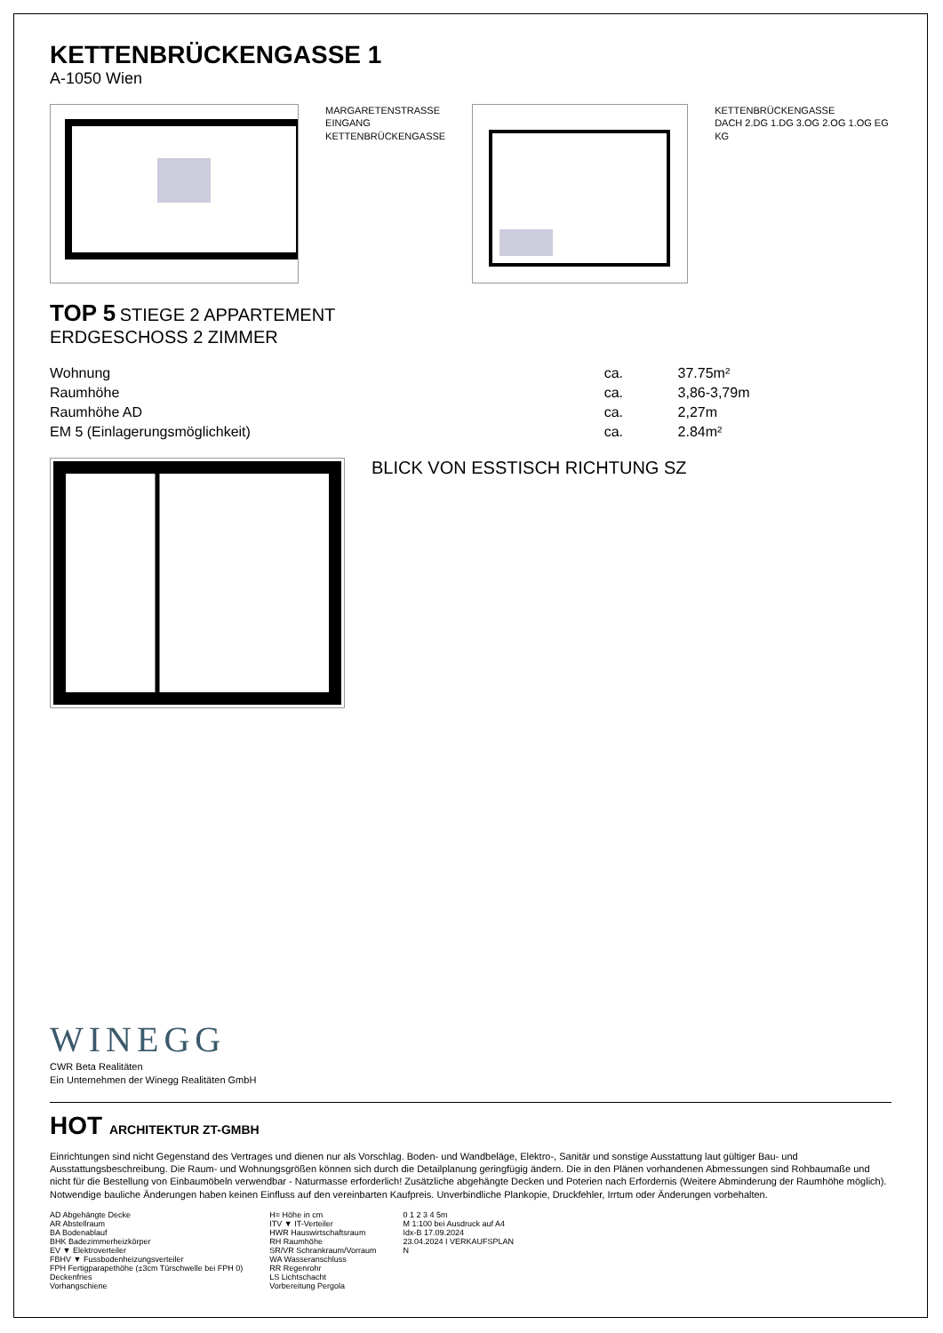KETTENBRÜCKENGASSE 1
A-1050 Wien
MARGARETENSTRASSE
EINGANG
KETTENBRÜCKENGASSE
KETTENBRÜCKENGASSE
DACH 2.DG 1.DG 3.OG 2.OG 1.OG EG KG
TOP 5 STIEGE 2 APPARTEMENT
ERDGESCHOSS 2 ZIMMER
| Wohnung | ca. | 37.75m² |
| Raumhöhe | ca. | 3,86-3,79m |
| Raumhöhe AD | ca. | 2,27m |
| EM 5 (Einlagerungsmöglichkeit) | ca. | 2.84m² |
BLICK VON ESSTISCH RICHTUNG SZ
WINEGG
CWR Beta Realitäten
Ein Unternehmen der Winegg Realitäten GmbH
HOT ARCHITEKTUR ZT-GMBH
Einrichtungen sind nicht Gegenstand des Vertrages und dienen nur als Vorschlag. Boden- und Wandbeläge, Elektro-, Sanitär und sonstige Ausstattung laut gültiger Bau- und Ausstattungsbeschreibung. Die Raum- und Wohnungsgrößen können sich durch die Detailplanung geringfügig ändern. Die in den Plänen vorhandenen Abmessungen sind Rohbaumaße und nicht für die Bestellung von Einbaumöbeln verwendbar - Naturmasse erforderlich! Zusätzliche abgehängte Decken und Poterien nach Erfordernis (Weitere Abminderung der Raumhöhe möglich). Notwendige bauliche Änderungen haben keinen Einfluss auf den vereinbarten Kaufpreis. Unverbindliche Plankopie, Druckfehler, Irrtum oder Änderungen vorbehalten.
AD Abgehängte Decke
AR Abstellraum
BA Bodenablauf
BHK Badezimmerheizkörper
EV ▼ Elektroverteiler
FBHV ▼ Fussbodenheizungsverteiler
FPH Fertigparapethöhe (±3cm Türschwelle bei FPH 0)
Deckenfries
Vorhangschiene
H= Höhe in cm
ITV ▼ IT-Verteiler
HWR Hauswirtschaftsraum
RH Raumhöhe
SR/VR Schrankraum/Vorraum
WA Wasseranschluss
RR Regenrohr
LS Lichtschacht
Vorbereitung Pergola
0 1 2 3 4 5m
M 1:100 bei Ausdruck auf A4
Idx-B 17.09.2024
23.04.2024 I VERKAUFSPLAN
N